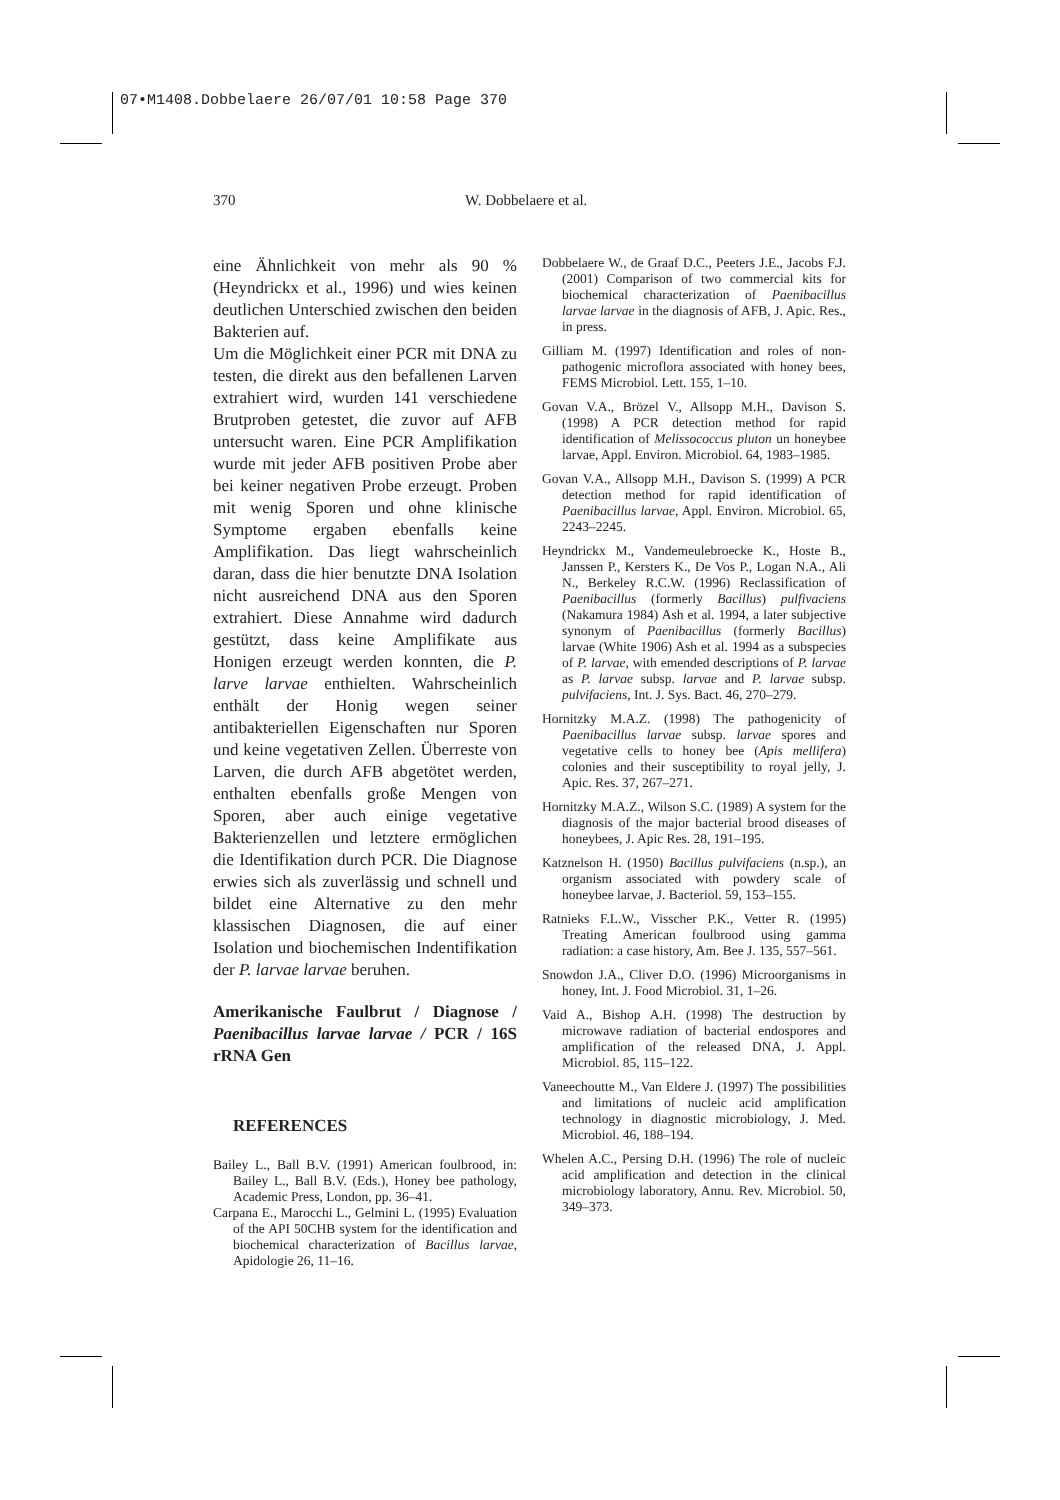07•M1408.Dobbelaere 26/07/01 10:58 Page 370
370 W. Dobbelaere et al.
eine Ähnlichkeit von mehr als 90 % (Heyndrickx et al., 1996) und wies keinen deutlichen Unterschied zwischen den beiden Bakterien auf.
Um die Möglichkeit einer PCR mit DNA zu testen, die direkt aus den befallenen Larven extrahiert wird, wurden 141 verschiedene Brutproben getestet, die zuvor auf AFB untersucht waren. Eine PCR Amplifikation wurde mit jeder AFB positiven Probe aber bei keiner negativen Probe erzeugt. Proben mit wenig Sporen und ohne klinische Symptome ergaben ebenfalls keine Amplifikation. Das liegt wahrscheinlich daran, dass die hier benutzte DNA Isolation nicht ausreichend DNA aus den Sporen extrahiert. Diese Annahme wird dadurch gestützt, dass keine Amplifikate aus Honigen erzeugt werden konnten, die P. larve larvae enthielten. Wahrscheinlich enthält der Honig wegen seiner antibakteriellen Eigenschaften nur Sporen und keine vegetativen Zellen. Überreste von Larven, die durch AFB abgetötet werden, enthalten ebenfalls große Mengen von Sporen, aber auch einige vegetative Bakterienzellen und letztere ermöglichen die Identifikation durch PCR. Die Diagnose erwies sich als zuverlässig und schnell und bildet eine Alternative zu den mehr klassischen Diagnosen, die auf einer Isolation und biochemischen Indentifikation der P. larvae larvae beruhen.
Amerikanische Faulbrut / Diagnose / Paenibacillus larvae larvae / PCR / 16S rRNA Gen
REFERENCES
Bailey L., Ball B.V. (1991) American foulbrood, in: Bailey L., Ball B.V. (Eds.), Honey bee pathology, Academic Press, London, pp. 36–41.
Carpana E., Marocchi L., Gelmini L. (1995) Evaluation of the API 50CHB system for the identification and biochemical characterization of Bacillus larvae, Apidologie 26, 11–16.
Dobbelaere W., de Graaf D.C., Peeters J.E., Jacobs F.J. (2001) Comparison of two commercial kits for biochemical characterization of Paenibacillus larvae larvae in the diagnosis of AFB, J. Apic. Res., in press.
Gilliam M. (1997) Identification and roles of non-pathogenic microflora associated with honey bees, FEMS Microbiol. Lett. 155, 1–10.
Govan V.A., Brözel V., Allsopp M.H., Davison S. (1998) A PCR detection method for rapid identification of Melissococcus pluton un honeybee larvae, Appl. Environ. Microbiol. 64, 1983–1985.
Govan V.A., Allsopp M.H., Davison S. (1999) A PCR detection method for rapid identification of Paenibacillus larvae, Appl. Environ. Microbiol. 65, 2243–2245.
Heyndrickx M., Vandemeulebroecke K., Hoste B., Janssen P., Kersters K., De Vos P., Logan N.A., Ali N., Berkeley R.C.W. (1996) Reclassification of Paenibacillus (formerly Bacillus) pulfivaciens (Nakamura 1984) Ash et al. 1994, a later subjective synonym of Paenibacillus (formerly Bacillus) larvae (White 1906) Ash et al. 1994 as a subspecies of P. larvae, with emended descriptions of P. larvae as P. larvae subsp. larvae and P. larvae subsp. pulvifaciens, Int. J. Sys. Bact. 46, 270–279.
Hornitzky M.A.Z. (1998) The pathogenicity of Paenibacillus larvae subsp. larvae spores and vegetative cells to honey bee (Apis mellifera) colonies and their susceptibility to royal jelly, J. Apic. Res. 37, 267–271.
Hornitzky M.A.Z., Wilson S.C. (1989) A system for the diagnosis of the major bacterial brood diseases of honeybees, J. Apic Res. 28, 191–195.
Katznelson H. (1950) Bacillus pulvifaciens (n.sp.), an organism associated with powdery scale of honeybee larvae, J. Bacteriol. 59, 153–155.
Ratnieks F.L.W., Visscher P.K., Vetter R. (1995) Treating American foulbrood using gamma radiation: a case history, Am. Bee J. 135, 557–561.
Snowdon J.A., Cliver D.O. (1996) Microorganisms in honey, Int. J. Food Microbiol. 31, 1–26.
Vaid A., Bishop A.H. (1998) The destruction by microwave radiation of bacterial endospores and amplification of the released DNA, J. Appl. Microbiol. 85, 115–122.
Vaneechoutte M., Van Eldere J. (1997) The possibilities and limitations of nucleic acid amplification technology in diagnostic microbiology, J. Med. Microbiol. 46, 188–194.
Whelen A.C., Persing D.H. (1996) The role of nucleic acid amplification and detection in the clinical microbiology laboratory, Annu. Rev. Microbiol. 50, 349–373.